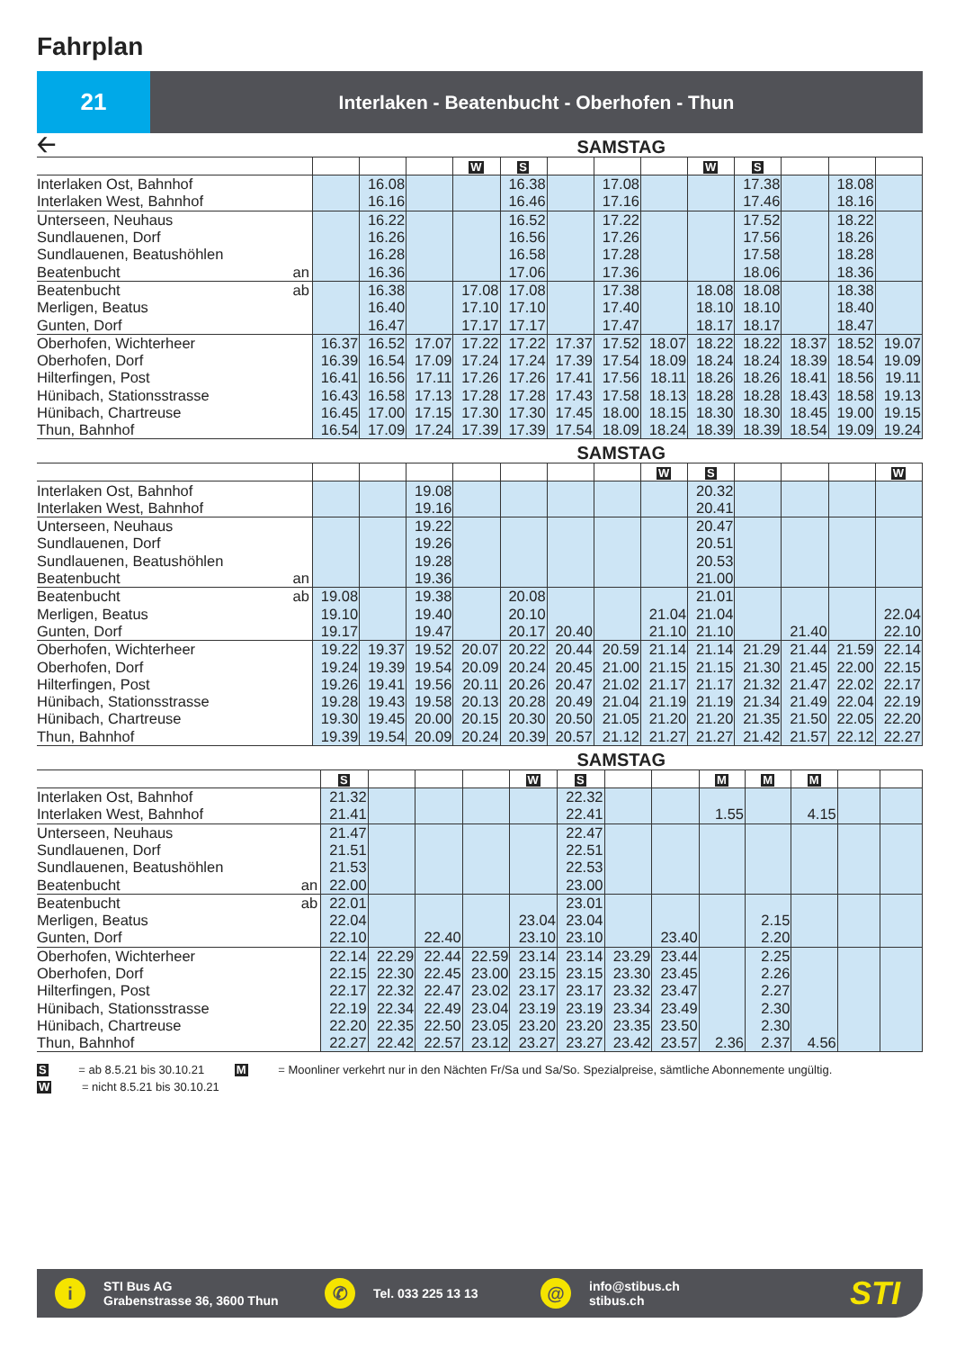Fahrplan
21
Interlaken - Beatenbucht - Oberhofen - Thun
🡠
SAMSTAG
| | | | | W | S | | | | W | S | | | |
| Interlaken Ost, Bahnhof | | 16.08 | | | 16.38 | | 17.08 | | | 17.38 | | 18.08 | |
| Interlaken West, Bahnhof | | 16.16 | | | 16.46 | | 17.16 | | | 17.46 | | 18.16 | |
| Unterseen, Neuhaus | | 16.22 | | | 16.52 | | 17.22 | | | 17.52 | | 18.22 | |
| Sundlauenen, Dorf | | 16.26 | | | 16.56 | | 17.26 | | | 17.56 | | 18.26 | |
| Sundlauenen, Beatushöhlen | | 16.28 | | | 16.58 | | 17.28 | | | 17.58 | | 18.28 | |
| Beatenbucht an | | 16.36 | | | 17.06 | | 17.36 | | | 18.06 | | 18.36 | |
| Beatenbucht ab | | 16.38 | | 17.08 | 17.08 | | 17.38 | | 18.08 | 18.08 | | 18.38 | |
| Merligen, Beatus | | 16.40 | | 17.10 | 17.10 | | 17.40 | | 18.10 | 18.10 | | 18.40 | |
| Gunten, Dorf | | 16.47 | | 17.17 | 17.17 | | 17.47 | | 18.17 | 18.17 | | 18.47 | |
| Oberhofen, Wichterheer | 16.37 | 16.52 | 17.07 | 17.22 | 17.22 | 17.37 | 17.52 | 18.07 | 18.22 | 18.22 | 18.37 | 18.52 | 19.07 |
| Oberhofen, Dorf | 16.39 | 16.54 | 17.09 | 17.24 | 17.24 | 17.39 | 17.54 | 18.09 | 18.24 | 18.24 | 18.39 | 18.54 | 19.09 |
| Hilterfingen, Post | 16.41 | 16.56 | 17.11 | 17.26 | 17.26 | 17.41 | 17.56 | 18.11 | 18.26 | 18.26 | 18.41 | 18.56 | 19.11 |
| Hünibach, Stationsstrasse | 16.43 | 16.58 | 17.13 | 17.28 | 17.28 | 17.43 | 17.58 | 18.13 | 18.28 | 18.28 | 18.43 | 18.58 | 19.13 |
| Hünibach, Chartreuse | 16.45 | 17.00 | 17.15 | 17.30 | 17.30 | 17.45 | 18.00 | 18.15 | 18.30 | 18.30 | 18.45 | 19.00 | 19.15 |
| Thun, Bahnhof | 16.54 | 17.09 | 17.24 | 17.39 | 17.39 | 17.54 | 18.09 | 18.24 | 18.39 | 18.39 | 18.54 | 19.09 | 19.24 |
SAMSTAG
| | | | | | | | | W | S | | | | W |
| Interlaken Ost, Bahnhof | | | 19.08 | | | | | | 20.32 | | | | |
| Interlaken West, Bahnhof | | | 19.16 | | | | | | 20.41 | | | | |
| Unterseen, Neuhaus | | | 19.22 | | | | | | 20.47 | | | | |
| Sundlauenen, Dorf | | | 19.26 | | | | | | 20.51 | | | | |
| Sundlauenen, Beatushöhlen | | | 19.28 | | | | | | 20.53 | | | | |
| Beatenbucht an | | | 19.36 | | | | | | 21.00 | | | | |
| Beatenbucht ab | 19.08 | | 19.38 | | 20.08 | | | | 21.01 | | | | |
| Merligen, Beatus | 19.10 | | 19.40 | | 20.10 | | | 21.04 | 21.04 | | | | 22.04 |
| Gunten, Dorf | 19.17 | | 19.47 | | 20.17 | 20.40 | | 21.10 | 21.10 | | 21.40 | | 22.10 |
| Oberhofen, Wichterheer | 19.22 | 19.37 | 19.52 | 20.07 | 20.22 | 20.44 | 20.59 | 21.14 | 21.14 | 21.29 | 21.44 | 21.59 | 22.14 |
| Oberhofen, Dorf | 19.24 | 19.39 | 19.54 | 20.09 | 20.24 | 20.45 | 21.00 | 21.15 | 21.15 | 21.30 | 21.45 | 22.00 | 22.15 |
| Hilterfingen, Post | 19.26 | 19.41 | 19.56 | 20.11 | 20.26 | 20.47 | 21.02 | 21.17 | 21.17 | 21.32 | 21.47 | 22.02 | 22.17 |
| Hünibach, Stationsstrasse | 19.28 | 19.43 | 19.58 | 20.13 | 20.28 | 20.49 | 21.04 | 21.19 | 21.19 | 21.34 | 21.49 | 22.04 | 22.19 |
| Hünibach, Chartreuse | 19.30 | 19.45 | 20.00 | 20.15 | 20.30 | 20.50 | 21.05 | 21.20 | 21.20 | 21.35 | 21.50 | 22.05 | 22.20 |
| Thun, Bahnhof | 19.39 | 19.54 | 20.09 | 20.24 | 20.39 | 20.57 | 21.12 | 21.27 | 21.27 | 21.42 | 21.57 | 22.12 | 22.27 |
SAMSTAG
| | S | | | | W | S | | | M | M | M | | |
| Interlaken Ost, Bahnhof | 21.32 | | | | | 22.32 | | | | | | | |
| Interlaken West, Bahnhof | 21.41 | | | | | 22.41 | | | 1.55 | | 4.15 | | |
| Unterseen, Neuhaus | 21.47 | | | | | 22.47 | | | | | | | |
| Sundlauenen, Dorf | 21.51 | | | | | 22.51 | | | | | | | |
| Sundlauenen, Beatushöhlen | 21.53 | | | | | 22.53 | | | | | | | |
| Beatenbucht an | 22.00 | | | | | 23.00 | | | | | | | |
| Beatenbucht ab | 22.01 | | | | | 23.01 | | | | | | | |
| Merligen, Beatus | 22.04 | | | | 23.04 | 23.04 | | | | 2.15 | | | |
| Gunten, Dorf | 22.10 | | 22.40 | | 23.10 | 23.10 | | 23.40 | | 2.20 | | | |
| Oberhofen, Wichterheer | 22.14 | 22.29 | 22.44 | 22.59 | 23.14 | 23.14 | 23.29 | 23.44 | | 2.25 | | | |
| Oberhofen, Dorf | 22.15 | 22.30 | 22.45 | 23.00 | 23.15 | 23.15 | 23.30 | 23.45 | | 2.26 | | | |
| Hilterfingen, Post | 22.17 | 22.32 | 22.47 | 23.02 | 23.17 | 23.17 | 23.32 | 23.47 | | 2.27 | | | |
| Hünibach, Stationsstrasse | 22.19 | 22.34 | 22.49 | 23.04 | 23.19 | 23.19 | 23.34 | 23.49 | | 2.30 | | | |
| Hünibach, Chartreuse | 22.20 | 22.35 | 22.50 | 23.05 | 23.20 | 23.20 | 23.35 | 23.50 | | 2.30 | | | |
| Thun, Bahnhof | 22.27 | 22.42 | 22.57 | 23.12 | 23.27 | 23.27 | 23.42 | 23.57 | 2.36 | 2.37 | 4.56 | | |
S = ab 8.5.21 bis 30.10.21 M = Moonliner verkehrt nur in den Nächten Fr/Sa und Sa/So. Spezialpreise, sämtliche Abonnemente ungültig.
W = nicht 8.5.21 bis 30.10.21
i
STI Bus AG
Grabenstrasse 36, 3600 Thun
✆
Tel. 033 225 13 13
@
info@stibus.ch
stibus.ch
STI